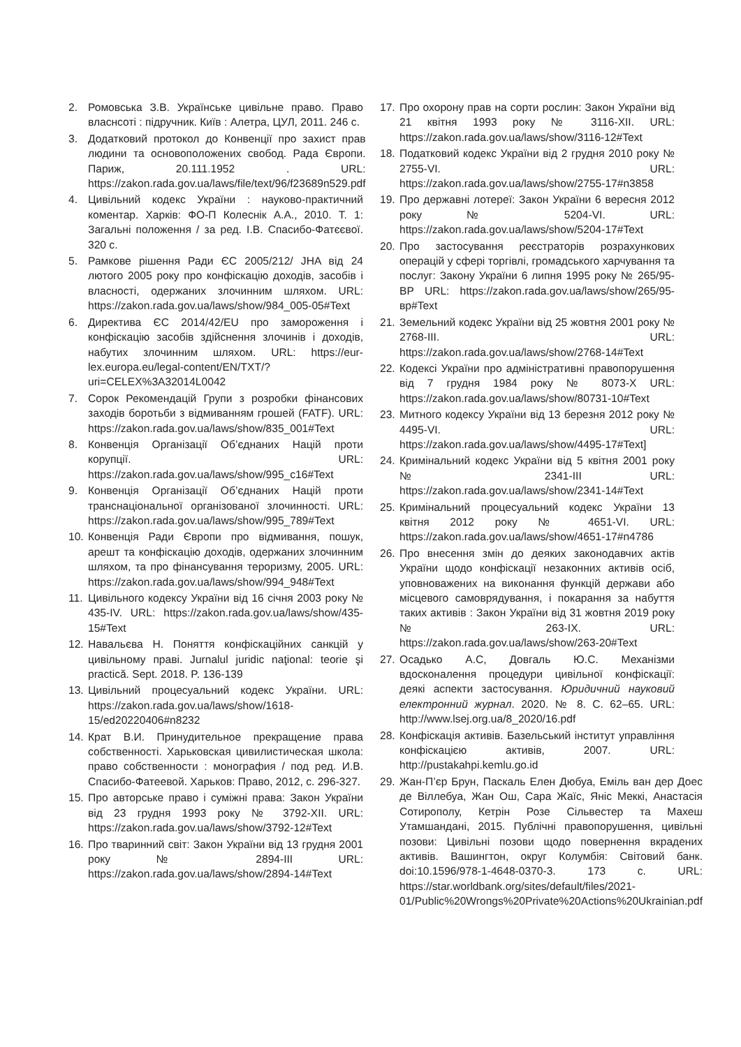2. Ромовська З.В. Українське цивільне право. Право власнсоті : підручник. Київ : Алетра, ЦУЛ, 2011. 246 с.
3. Додатковий протокол до Конвенції про захист прав людини та основоположених свобод. Рада Європи. Париж, 20.111.1952 . URL: https://zakon.rada.gov.ua/laws/file/text/96/f23689n529.pdf
4. Цивільний кодекс України : науково-практичний коментар. Харків: ФО-П Колеснік А.А., 2010. Т. 1: Загальні положення / за ред. І.В. Спасибо-Фатєєвої. 320 с.
5. Рамкове рішення Ради ЄС 2005/212/ JHA від 24 лютого 2005 року про конфіскацію доходів, засобів і власності, одержаних злочинним шляхом. URL: https://zakon.rada.gov.ua/laws/show/984_005-05#Text
6. Директива ЄС 2014/42/EU про замороження і конфіскацію засобів здійснення злочинів і доходів, набутих злочинним шляхом. URL: https://eur-lex.europa.eu/legal-content/EN/TXT/?uri=CELEX%3A32014L0042
7. Сорок Рекомендацій Групи з розробки фінансових заходів боротьби з відмиванням грошей (FATF). URL: https://zakon.rada.gov.ua/laws/show/835_001#Text
8. Конвенція Організації Об’єднаних Націй проти корупції. URL: https://zakon.rada.gov.ua/laws/show/995_c16#Text
9. Конвенція Організації Об’єднаних Націй проти транснаціональної організованої злочинності. URL: https://zakon.rada.gov.ua/laws/show/995_789#Text
10. Конвенція Ради Європи про відмивання, пошук, арешт та конфіскацію доходів, одержаних злочинним шляхом, та про фінансування тероризму, 2005. URL: https://zakon.rada.gov.ua/laws/show/994_948#Text
11. Цивільного кодексу України від 16 січня 2003 року № 435-IV. URL: https://zakon.rada.gov.ua/laws/show/435-15#Text
12. Навальєва Н. Поняття конфіскаційних санкцій у цивільному праві. Jurnalul juridic naţional: teorie şi practică. Sept. 2018. P. 136-139
13. Цивільний процесуальний кодекс України. URL: https://zakon.rada.gov.ua/laws/show/1618-15/ed20220406#n8232
14. Крат В.И. Принудительное прекращение права собственності. Харьковская цивилистическая школа: право собственности : монография / под ред. И.В. Спасибо-Фатеевой. Харьков: Право, 2012, с. 296-327.
15. Про авторське право і суміжні права: Закон України від 23 грудня 1993 року № 3792-XII. URL: https://zakon.rada.gov.ua/laws/show/3792-12#Text
16. Про тваринний світ: Закон України від 13 грудня 2001 року № 2894-III URL: https://zakon.rada.gov.ua/laws/show/2894-14#Text
17. Про охорону прав на сорти рослин: Закон України від 21 квітня 1993 року № 3116-XII. URL: https://zakon.rada.gov.ua/laws/show/3116-12#Text
18. Податковий кодекс України від 2 грудня 2010 року № 2755-VI. URL: https://zakon.rada.gov.ua/laws/show/2755-17#n3858
19. Про державні лотереї: Закон України 6 вересня 2012 року № 5204-VI. URL: https://zakon.rada.gov.ua/laws/show/5204-17#Text
20. Про застосування реєстраторів розрахункових операцій у сфері торгівлі, громадського харчування та послуг: Закону України 6 липня 1995 року № 265/95-ВР URL: https://zakon.rada.gov.ua/laws/show/265/95-вр#Text
21. Земельний кодекс України від 25 жовтня 2001 року № 2768-III. URL: https://zakon.rada.gov.ua/laws/show/2768-14#Text
22. Кодексі України про адміністративні правопорушення від 7 грудня 1984 року № 8073-X URL: https://zakon.rada.gov.ua/laws/show/80731-10#Text
23. Митного кодексу України від 13 березня 2012 року № 4495-VI. URL: https://zakon.rada.gov.ua/laws/show/4495-17#Text]
24. Кримінальний кодекс України від 5 квітня 2001 року № 2341-III URL: https://zakon.rada.gov.ua/laws/show/2341-14#Text
25. Кримінальний процесуальний кодекс України 13 квітня 2012 року № 4651-VI. URL: https://zakon.rada.gov.ua/laws/show/4651-17#n4786
26. Про внесення змін до деяких законодавчих актів України щодо конфіскації незаконних активів осіб, уповноважених на виконання функцій держави або місцевого самоврядування, і покарання за набуття таких активів : Закон України від 31 жовтня 2019 року № 263-IX. URL: https://zakon.rada.gov.ua/laws/show/263-20#Text
27. Осадько А.С, Довгаль Ю.С. Механізми вдосконалення процедури цивільної конфіскації: деякі аспекти застосування. Юридичний науковий електронний журнал. 2020. № 8. С. 62–65. URL: http://www.lsej.org.ua/8_2020/16.pdf
28. Конфіскація активів. Базельський інститут управління конфіскацією активів, 2007. URL: http://pustakahpi.kemlu.go.id
29. Жан-П’єр Брун, Паскаль Елен Дюбуа, Еміль ван дер Доес де Віллебуа, Жан Ош, Сара Жаїс, Яніс Меккі, Анастасія Сотирополу, Кетрін Розе Сільвестер та Махеш Утамшандані, 2015. Публічні правопорушення, цивільні позови: Цивільні позови щодо повернення вкрадених активів. Вашингтон, округ Колумбія: Світовий банк. doi:10.1596/978-1-4648-0370-3. 173 с. URL: https://star.worldbank.org/sites/default/files/2021-01/Public%20Wrongs%20Private%20Actions%20Ukrainian.pdf